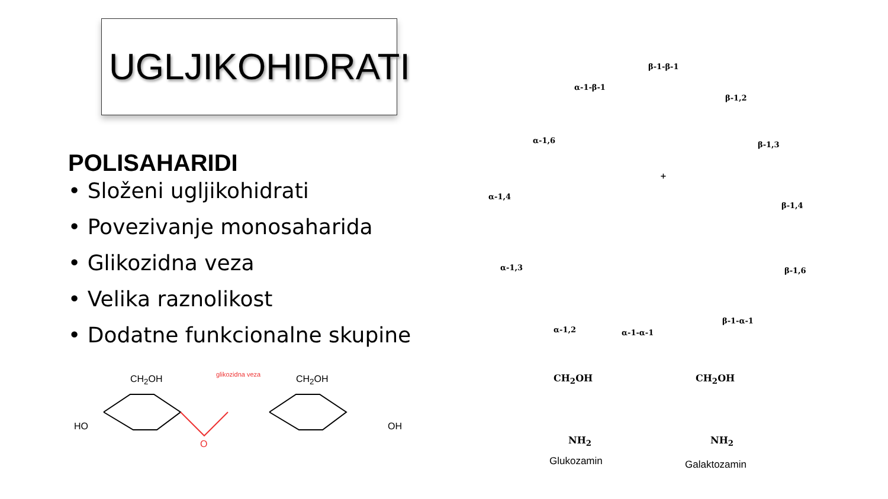UGLJIKOHIDRATI
POLISAHARIDI
• Složeni ugljikohidrati
• Povezivanje monosaharida
• Glikozidna veza
• Velika raznolikost
• Dodatne funkcionalne skupine
glikozidna veza
CH<sub>2</sub>OH CH<sub>2</sub>OH
HO
O
OH
α-1-β-1
β-1-β-1
β-1,2
α-1,6 β-1,3
α-1,4
+
β-1,4
α-1,3 β-1,6
α-1,2 α-1-α-1
β-1-α-1
CH<sub>2</sub>OH CH<sub>2</sub>OH
NH<sub>2</sub> NH<sub>2</sub>
Glukozamin Galaktozamin